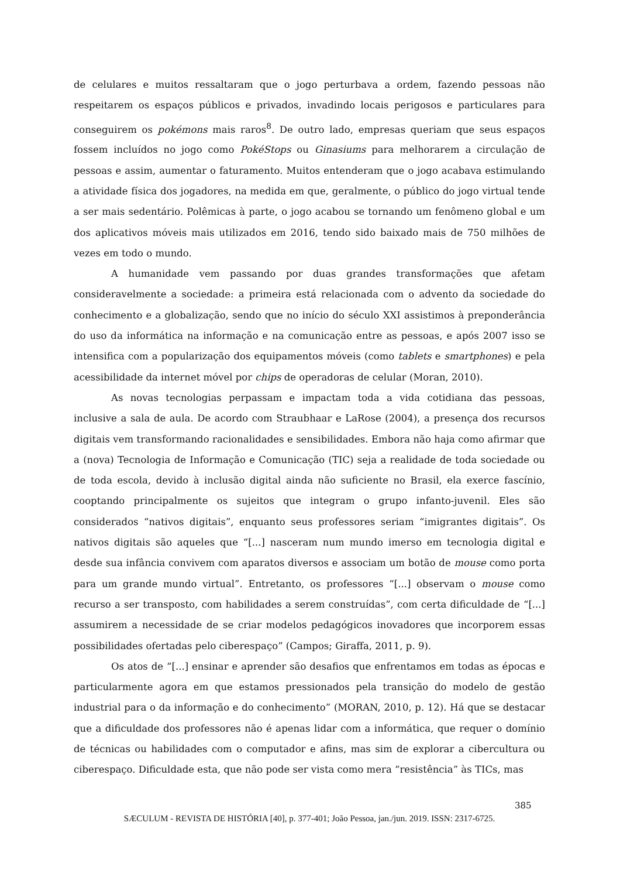de celulares e muitos ressaltaram que o jogo perturbava a ordem, fazendo pessoas não respeitarem os espaços públicos e privados, invadindo locais perigosos e particulares para conseguirem os pokémons mais raros<sup>8</sup>. De outro lado, empresas queriam que seus espaços fossem incluídos no jogo como PokéStops ou Ginasiums para melhorarem a circulação de pessoas e assim, aumentar o faturamento. Muitos entenderam que o jogo acabava estimulando a atividade física dos jogadores, na medida em que, geralmente, o público do jogo virtual tende a ser mais sedentário. Polêmicas à parte, o jogo acabou se tornando um fenômeno global e um dos aplicativos móveis mais utilizados em 2016, tendo sido baixado mais de 750 milhões de vezes em todo o mundo.
A humanidade vem passando por duas grandes transformações que afetam consideravelmente a sociedade: a primeira está relacionada com o advento da sociedade do conhecimento e a globalização, sendo que no início do século XXI assistimos à preponderância do uso da informática na informação e na comunicação entre as pessoas, e após 2007 isso se intensifica com a popularização dos equipamentos móveis (como tablets e smartphones) e pela acessibilidade da internet móvel por chips de operadoras de celular (Moran, 2010).
As novas tecnologias perpassam e impactam toda a vida cotidiana das pessoas, inclusive a sala de aula. De acordo com Straubhaar e LaRose (2004), a presença dos recursos digitais vem transformando racionalidades e sensibilidades. Embora não haja como afirmar que a (nova) Tecnologia de Informação e Comunicação (TIC) seja a realidade de toda sociedade ou de toda escola, devido à inclusão digital ainda não suficiente no Brasil, ela exerce fascínio, cooptando principalmente os sujeitos que integram o grupo infanto-juvenil. Eles são considerados “nativos digitais”, enquanto seus professores seriam “imigrantes digitais”. Os nativos digitais são aqueles que “[...] nasceram num mundo imerso em tecnologia digital e desde sua infância convivem com aparatos diversos e associam um botão de mouse como porta para um grande mundo virtual”. Entretanto, os professores “[...] observam o mouse como recurso a ser transposto, com habilidades a serem construídas”, com certa dificuldade de “[...] assumirem a necessidade de se criar modelos pedagógicos inovadores que incorporem essas possibilidades ofertadas pelo ciberespaço” (Campos; Giraffa, 2011, p. 9).
Os atos de “[...] ensinar e aprender são desafios que enfrentamos em todas as épocas e particularmente agora em que estamos pressionados pela transição do modelo de gestão industrial para o da informação e do conhecimento” (MORAN, 2010, p. 12). Há que se destacar que a dificuldade dos professores não é apenas lidar com a informática, que requer o domínio de técnicas ou habilidades com o computador e afins, mas sim de explorar a cibercultura ou ciberespaço. Dificuldade esta, que não pode ser vista como mera “resistência” às TICs, mas
385
SÆCULUM - REVISTA DE HISTÓRIA [40], p. 377-401; João Pessoa, jan./jun. 2019. ISSN: 2317-6725.